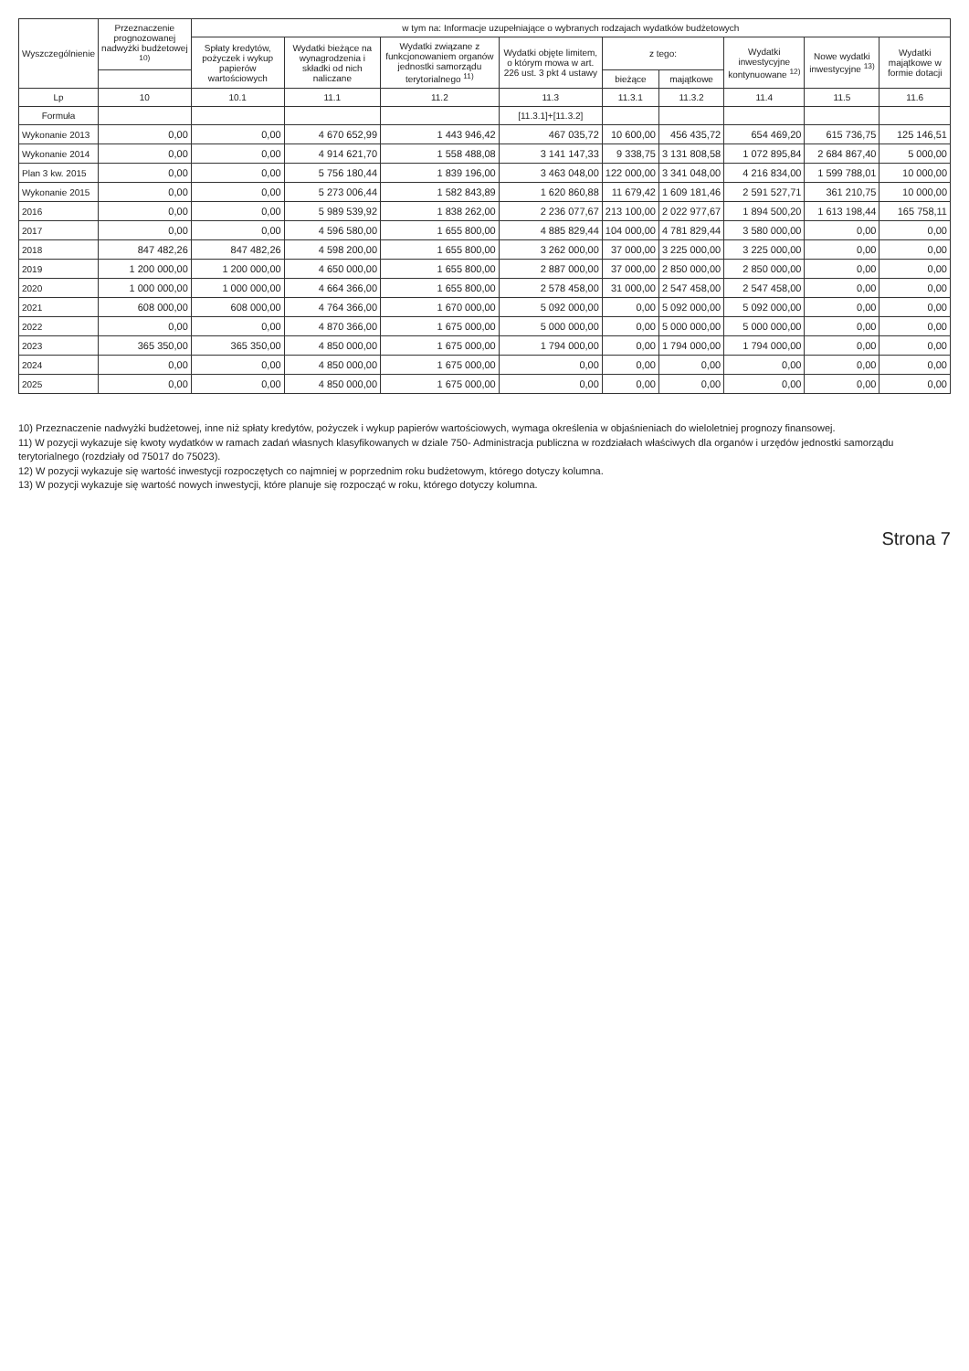| Wyszczególnienie | Przeznaczenie prognozowanej nadwyżki budżetowej <sup>10)</sup> | w tym na: Informacje uzupełniające o wybranych rodzajach wydatków budżetowych | | | | | | | | |
| --- | --- | --- | --- | --- | --- | --- | --- | --- | --- | --- |
| | | Spłaty kredytów, pożyczek i wykup papierów wartościowych | Wydatki bieżące na wynagrodzenia i składki od nich naliczane | Wydatki związane z funkcjonowaniem organów jednostki samorządu terytorialnego <sup>11)</sup> | Wydatki objęte limitem, o którym mowa w art. 226 ust. 3 pkt 4 ustawy | z tego: | | Wydatki inwestycyjne kontynuowane <sup>12)</sup> | Nowe wydatki inwestycyjne <sup>13)</sup> | Wydatki majątkowe w formie dotacji |
| | | | | | | bieżące | majątkowe | | | |
| Lp | 10 | 10.1 | 11.1 | 11.2 | 11.3 | 11.3.1 | 11.3.2 | 11.4 | 11.5 | 11.6 |
| Formuła | | | | | [11.3.1]+[11.3.2] | | | | | |
| Wykonanie 2013 | 0,00 | 0,00 | 4 670 652,99 | 1 443 946,42 | 467 035,72 | 10 600,00 | 456 435,72 | 654 469,20 | 615 736,75 | 125 146,51 |
| Wykonanie 2014 | 0,00 | 0,00 | 4 914 621,70 | 1 558 488,08 | 3 141 147,33 | 9 338,75 | 3 131 808,58 | 1 072 895,84 | 2 684 867,40 | 5 000,00 |
| Plan 3 kw. 2015 | 0,00 | 0,00 | 5 756 180,44 | 1 839 196,00 | 3 463 048,00 | 122 000,00 | 3 341 048,00 | 4 216 834,00 | 1 599 788,01 | 10 000,00 |
| Wykonanie 2015 | 0,00 | 0,00 | 5 273 006,44 | 1 582 843,89 | 1 620 860,88 | 11 679,42 | 1 609 181,46 | 2 591 527,71 | 361 210,75 | 10 000,00 |
| 2016 | 0,00 | 0,00 | 5 989 539,92 | 1 838 262,00 | 2 236 077,67 | 213 100,00 | 2 022 977,67 | 1 894 500,20 | 1 613 198,44 | 165 758,11 |
| 2017 | 0,00 | 0,00 | 4 596 580,00 | 1 655 800,00 | 4 885 829,44 | 104 000,00 | 4 781 829,44 | 3 580 000,00 | 0,00 | 0,00 |
| 2018 | 847 482,26 | 847 482,26 | 4 598 200,00 | 1 655 800,00 | 3 262 000,00 | 37 000,00 | 3 225 000,00 | 3 225 000,00 | 0,00 | 0,00 |
| 2019 | 1 200 000,00 | 1 200 000,00 | 4 650 000,00 | 1 655 800,00 | 2 887 000,00 | 37 000,00 | 2 850 000,00 | 2 850 000,00 | 0,00 | 0,00 |
| 2020 | 1 000 000,00 | 1 000 000,00 | 4 664 366,00 | 1 655 800,00 | 2 578 458,00 | 31 000,00 | 2 547 458,00 | 2 547 458,00 | 0,00 | 0,00 |
| 2021 | 608 000,00 | 608 000,00 | 4 764 366,00 | 1 670 000,00 | 5 092 000,00 | 0,00 | 5 092 000,00 | 5 092 000,00 | 0,00 | 0,00 |
| 2022 | 0,00 | 0,00 | 4 870 366,00 | 1 675 000,00 | 5 000 000,00 | 0,00 | 5 000 000,00 | 5 000 000,00 | 0,00 | 0,00 |
| 2023 | 365 350,00 | 365 350,00 | 4 850 000,00 | 1 675 000,00 | 1 794 000,00 | 0,00 | 1 794 000,00 | 1 794 000,00 | 0,00 | 0,00 |
| 2024 | 0,00 | 0,00 | 4 850 000,00 | 1 675 000,00 | 0,00 | 0,00 | 0,00 | 0,00 | 0,00 | 0,00 |
| 2025 | 0,00 | 0,00 | 4 850 000,00 | 1 675 000,00 | 0,00 | 0,00 | 0,00 | 0,00 | 0,00 | 0,00 |
10) Przeznaczenie nadwyżki budżetowej, inne niż spłaty kredytów, pożyczek i wykup papierów wartościowych, wymaga określenia w objaśnieniach do wieloletniej prognozy finansowej.
11) W pozycji wykazuje się kwoty wydatków w ramach zadań własnych klasyfikowanych w dziale 750- Administracja publiczna w rozdziałach właściwych dla organów i urzędów jednostki samorządu terytorialnego (rozdziały od 75017 do 75023).
12) W pozycji wykazuje się wartość inwestycji rozpoczętych co najmniej w poprzednim roku budżetowym, którego dotyczy kolumna.
13) W pozycji wykazuje się wartość nowych inwestycji, które planuje się rozpocząć w roku, którego dotyczy kolumna.
Strona 7